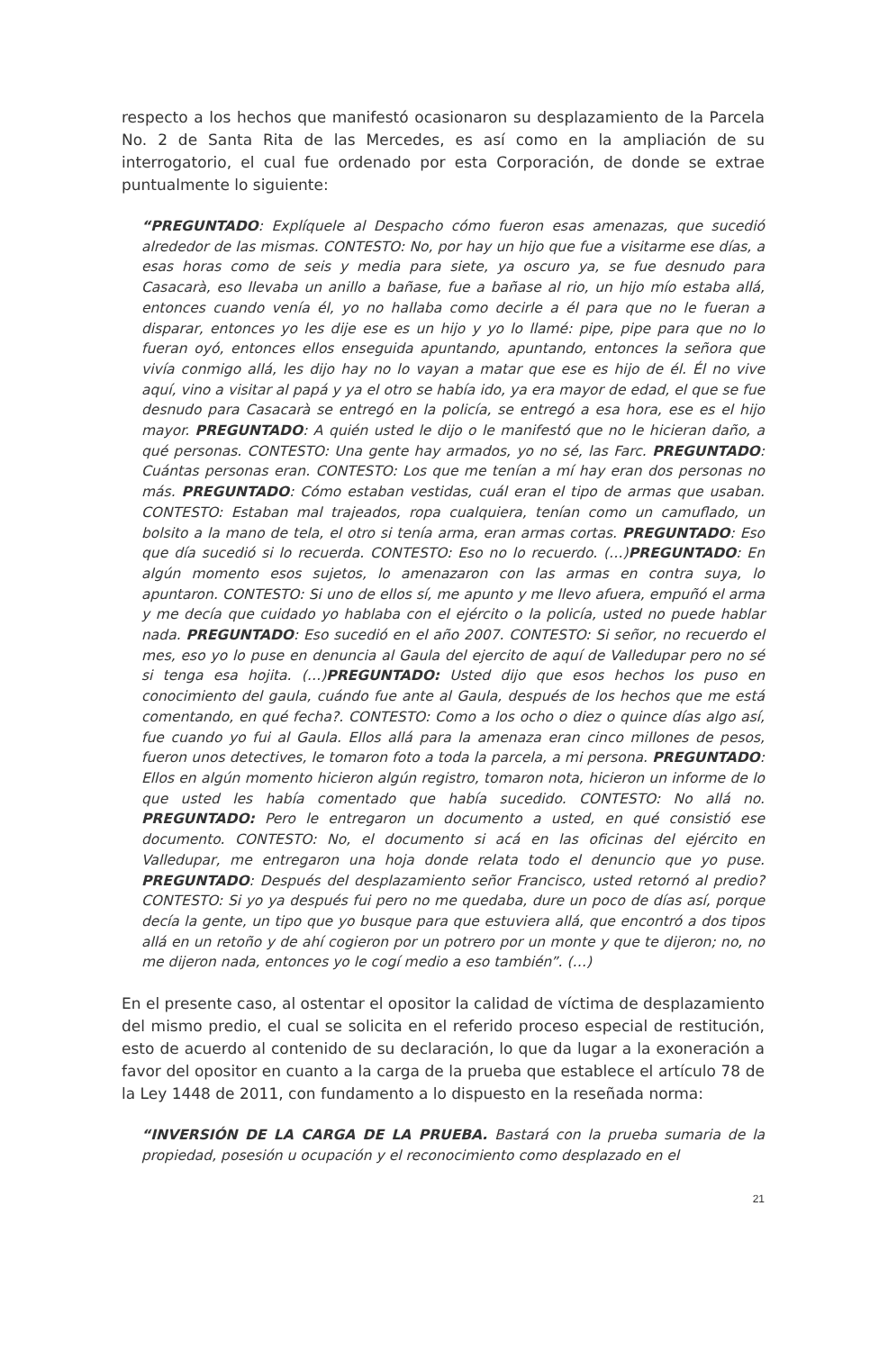respecto a los hechos que manifestó ocasionaron su desplazamiento de la Parcela No. 2 de Santa Rita de las Mercedes, es así como en la ampliación de su interrogatorio, el cual fue ordenado por esta Corporación, de donde se extrae puntualmente lo siguiente:
“PREGUNTADO: Explíquele al Despacho cómo fueron esas amenazas, que sucedió alrededor de las mismas. CONTESTO: No, por hay un hijo que fue a visitarme ese días, a esas horas como de seis y media para siete, ya oscuro ya, se fue desnudo para Casacarà, eso llevaba un anillo a bañase, fue a bañase al rio, un hijo mío estaba allá, entonces cuando venía él, yo no hallaba como decirle a él para que no le fueran a disparar, entonces yo les dije ese es un hijo y yo lo llamé: pipe, pipe para que no lo fueran oyó, entonces ellos enseguida apuntando, apuntando, entonces la señora que vivía conmigo allá, les dijo hay no lo vayan a matar que ese es hijo de él. Él no vive aquí, vino a visitar al papá y ya el otro se había ido, ya era mayor de edad, el que se fue desnudo para Casacarà se entregó en la policía, se entregó a esa hora, ese es el hijo mayor. PREGUNTADO: A quién usted le dijo o le manifestó que no le hicieran daño, a qué personas. CONTESTO: Una gente hay armados, yo no sé, las Farc. PREGUNTADO: Cuántas personas eran. CONTESTO: Los que me tenían a mí hay eran dos personas no más. PREGUNTADO: Cómo estaban vestidas, cuál eran el tipo de armas que usaban. CONTESTO: Estaban mal trajeados, ropa cualquiera, tenían como un camuflado, un bolsito a la mano de tela, el otro si tenía arma, eran armas cortas. PREGUNTADO: Eso que día sucedió si lo recuerda. CONTESTO: Eso no lo recuerdo. (…)PREGUNTADO: En algún momento esos sujetos, lo amenazaron con las armas en contra suya, lo apuntaron. CONTESTO: Si uno de ellos sí, me apunto y me llevo afuera, empuñó el arma y me decía que cuidado yo hablaba con el ejército o la policía, usted no puede hablar nada. PREGUNTADO: Eso sucedió en el año 2007. CONTESTO: Si señor, no recuerdo el mes, eso yo lo puse en denuncia al Gaula del ejercito de aquí de Valledupar pero no sé si tenga esa hojita. (…)PREGUNTADO: Usted dijo que esos hechos los puso en conocimiento del gaula, cuándo fue ante al Gaula, después de los hechos que me está comentando, en qué fecha?. CONTESTO: Como a los ocho o diez o quince días algo así, fue cuando yo fui al Gaula. Ellos allá para la amenaza eran cinco millones de pesos, fueron unos detectives, le tomaron foto a toda la parcela, a mi persona. PREGUNTADO: Ellos en algún momento hicieron algún registro, tomaron nota, hicieron un informe de lo que usted les había comentado que había sucedido. CONTESTO: No allá no. PREGUNTADO: Pero le entregaron un documento a usted, en qué consistió ese documento. CONTESTO: No, el documento si acá en las oficinas del ejército en Valledupar, me entregaron una hoja donde relata todo el denuncio que yo puse. PREGUNTADO: Después del desplazamiento señor Francisco, usted retornó al predio? CONTESTO: Si yo ya después fui pero no me quedaba, dure un poco de días así, porque decía la gente, un tipo que yo busque para que estuviera allá, que encontró a dos tipos allá en un retoño y de ahí cogieron por un potrero por un monte y que te dijeron; no, no me dijeron nada, entonces yo le cogí medio a eso también”. (…)
En el presente caso, al ostentar el opositor la calidad de víctima de desplazamiento del mismo predio, el cual se solicita en el referido proceso especial de restitución, esto de acuerdo al contenido de su declaración, lo que da lugar a la exoneración a favor del opositor en cuanto a la carga de la prueba que establece el artículo 78 de la Ley 1448 de 2011, con fundamento a lo dispuesto en la reseñada norma:
“INVERSIÓN DE LA CARGA DE LA PRUEBA. Bastará con la prueba sumaria de la propiedad, posesión u ocupación y el reconocimiento como desplazado en el
21